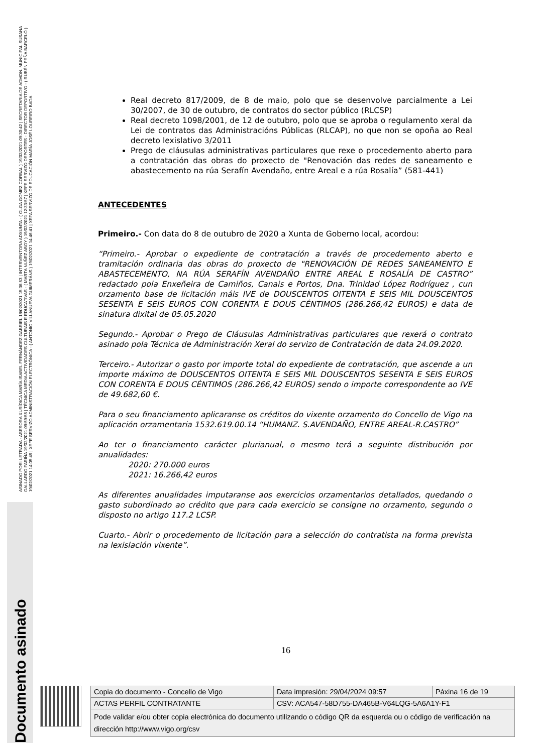ASINADO POR: LETRADA - ASESORA XURÍDICA MARÍA ISABEL FERNÁNDEZ GABRIEL 18/02/2021 15:36:53 | INTERVENTORA ADXUNTA - ( OLGA GOMEZ CORBAL ) 19/02/2021 09:30:42 | SECRETARIA DE ADMON. MUNICIPAL SUSANA GALLARDO FARIÑA 19/02/2021 09:59:55 | TÉCNICA MEDIA ACTIVIDADES CULTURAIS E EDUCATIVAS - ( MARTA NUÑEZ ABOY ) 19/02/2021 12:33:57 | XEFE SERVIZO DEPORTES - DIRECTOR DEPORTIVO - ( RUBÉN PEÑA BARCELÓ ) 19/02/2021 14:05:49 | XEFE SERVIZO ADMINISTRACIÓN ELECTRÓNICA - ( ANTONIO VILLANUEVA GUIMERÁNS ) 19/02/2021 14:46:41 | XEFA SERVIZO DE EDUCACIÓN MARÍA JOSÉ LOUREIRO BADA
Documento asinado
Real decreto 817/2009, de 8 de maio, polo que se desenvolve parcialmente a Lei 30/2007, de 30 de outubro, de contratos do sector público (RLCSP)
Real decreto 1098/2001, de 12 de outubro, polo que se aproba o regulamento xeral da Lei de contratos das Administracións Públicas (RLCAP), no que non se opoña ao Real decreto lexislativo 3/2011
Prego de cláusulas administrativas particulares que rexe o procedemento aberto para a contratación das obras do proxecto de "Renovación das redes de saneamento e abastecemento na rúa Serafín Avendaño, entre Areal e a rúa Rosalía” (581-441)
ANTECEDENTES
Primeiro.- Con data do 8 de outubro de 2020 a Xunta de Goberno local, acordou:
“Primeiro.- Aprobar o expediente de contratación a través de procedemento aberto e tramitación ordinaria das obras do proxecto de "RENOVACIÓN DE REDES SANEAMENTO E ABASTECEMENTO, NA RÚA SERAFÍN AVENDAÑO ENTRE AREAL E ROSALÍA DE CASTRO” redactado pola Enxeñeira de Camiños, Canais e Portos, Dna. Trinidad López Rodríguez , cun orzamento base de licitación máis IVE de DOUSCENTOS OITENTA E SEIS MIL DOUSCENTOS SESENTA E SEIS EUROS CON CORENTA E DOUS CÉNTIMOS (286.266,42 EUROS) e data de sinatura dixital de 05.05.2020
Segundo.- Aprobar o Prego de Cláusulas Administrativas particulares que rexerá o contrato asinado pola Técnica de Administración Xeral do servizo de Contratación de data 24.09.2020.
Terceiro.- Autorizar o gasto por importe total do expediente de contratación, que ascende a un importe máximo de DOUSCENTOS OITENTA E SEIS MIL DOUSCENTOS SESENTA E SEIS EUROS CON CORENTA E DOUS CÉNTIMOS (286.266,42 EUROS) sendo o importe correspondente ao IVE de 49.682,60 €.
Para o seu financiamento aplicaranse os créditos do vixente orzamento do Concello de Vigo na aplicación orzamentaria 1532.619.00.14 “HUMANZ. S.AVENDAÑO, ENTRE AREAL-R.CASTRO”
Ao ter o financiamento carácter plurianual, o mesmo terá a seguinte distribución por anualidades:
2020: 270.000 euros
2021: 16.266,42 euros
As diferentes anualidades imputaranse aos exercicios orzamentarios detallados, quedando o gasto subordinado ao crédito que para cada exercicio se consigne no orzamento, segundo o disposto no artigo 117.2 LCSP.
Cuarto.- Abrir o procedemento de licitación para a selección do contratista na forma prevista na lexislación vixente”.
16
| Copia do documento - Concello de Vigo | Data impresión: 29/04/2024 09:57 | Páxina 16 de 19 |
| ACTAS PERFIL CONTRATANTE | CSV: ACA547-58D755-DA465B-V64LQG-5A6A1Y-F1 | |
| Pode validar e/ou obter copia electrónica do documento utilizando o código QR da esquerda ou o código de verificación na dirección http://www.vigo.org/csv | | |